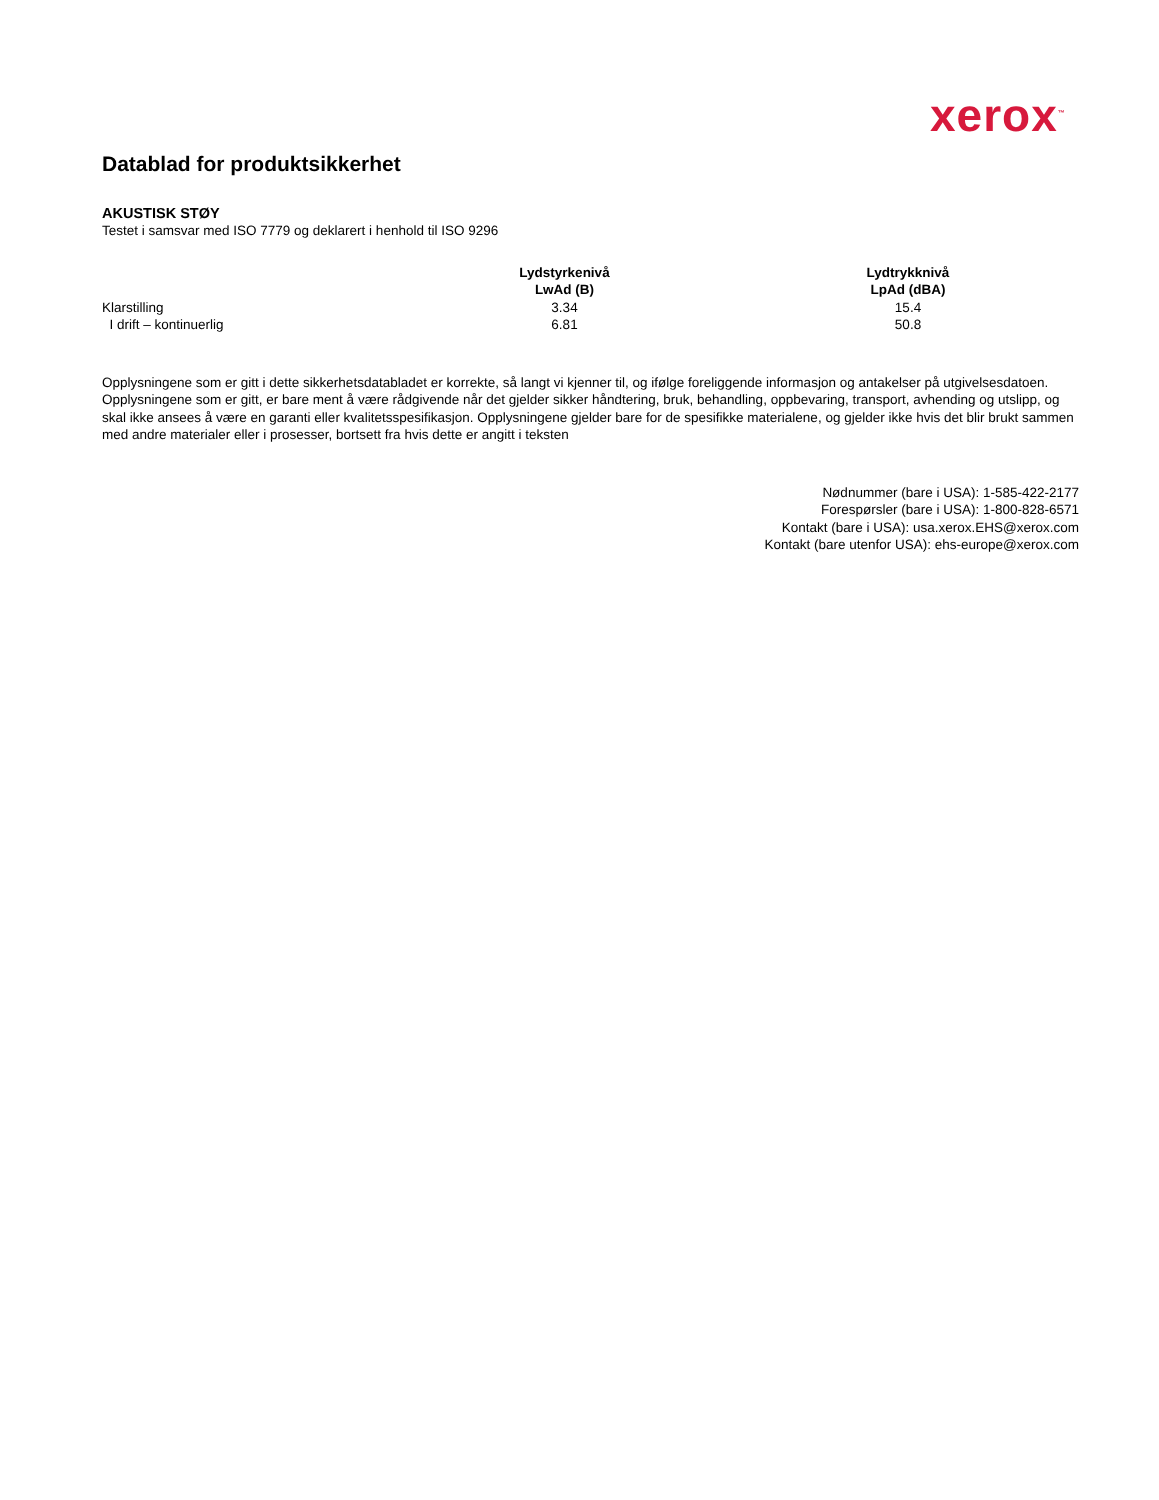xerox<sup>™</sup>
Datablad for produktsikkerhet
AKUSTISK STØY
Testet i samsvar med ISO 7779 og deklarert i henhold til ISO 9296
| | Lydstyrkenivå LwAd (B) | Lydtrykknivå LpAd (dBA) |
| --- | --- | --- |
| Klarstilling | 3.34 | 15.4 |
| I drift – kontinuerlig | 6.81 | 50.8 |
Opplysningene som er gitt i dette sikkerhetsdatabladet er korrekte, så langt vi kjenner til, og ifølge foreliggende informasjon og antakelser på utgivelsesdatoen. Opplysningene som er gitt, er bare ment å være rådgivende når det gjelder sikker håndtering, bruk, behandling, oppbevaring, transport, avhending og utslipp, og skal ikke ansees å være en garanti eller kvalitetsspesifikasjon. Opplysningene gjelder bare for de spesifikke materialene, og gjelder ikke hvis det blir brukt sammen med andre materialer eller i prosesser, bortsett fra hvis dette er angitt i teksten
Nødnummer (bare i USA): 1-585-422-2177
Forespørsler (bare i USA): 1-800-828-6571
Kontakt (bare i USA): usa.xerox.EHS@xerox.com
Kontakt (bare utenfor USA): ehs-europe@xerox.com